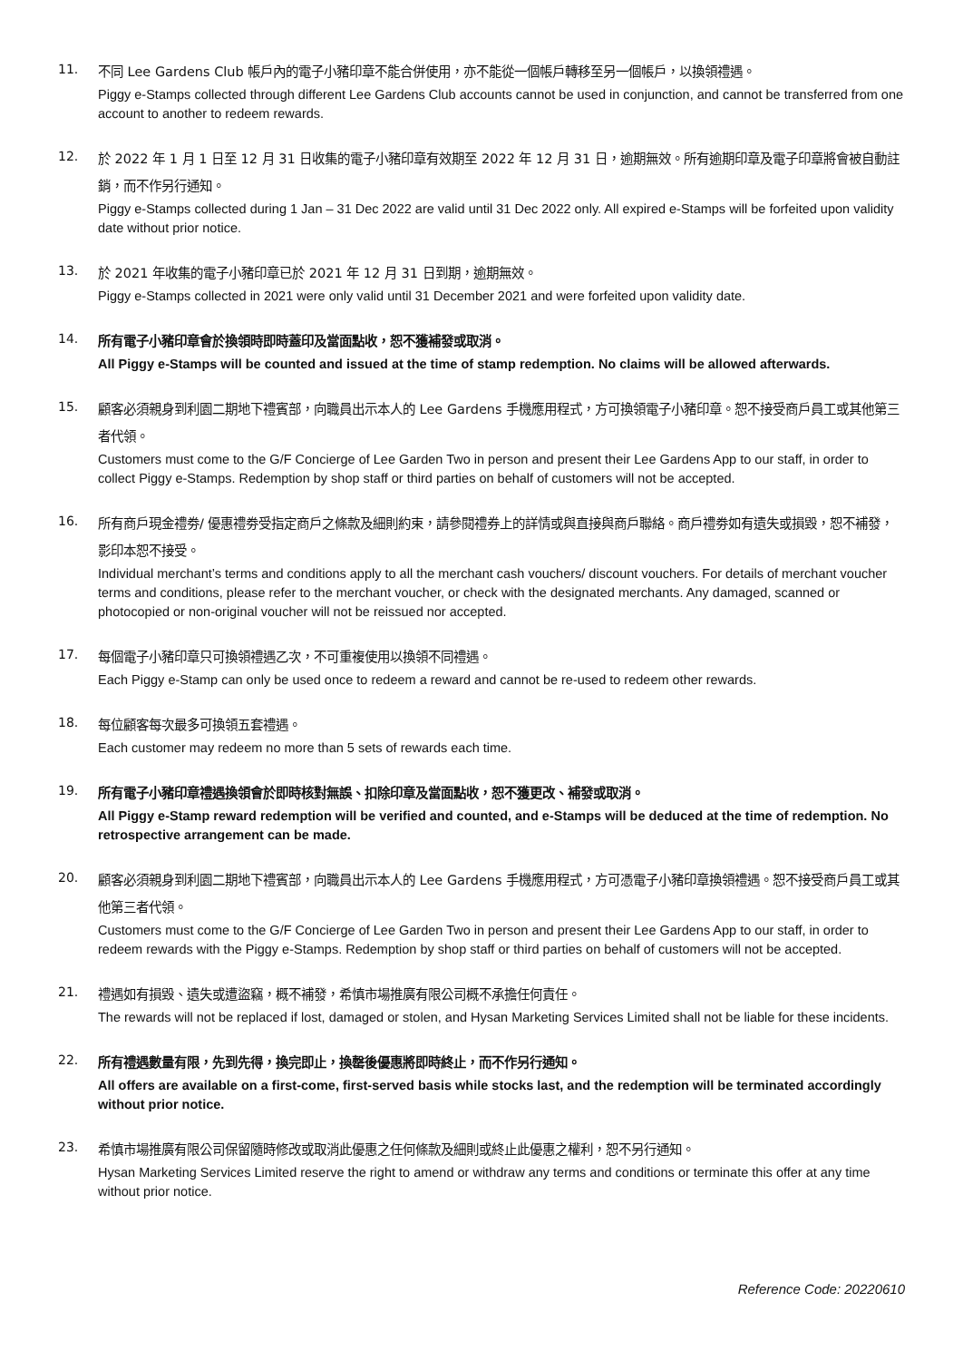11.
不同 Lee Gardens Club 帳戶內的電子小豬印章不能合併使用，亦不能從一個帳戶轉移至另一個帳戶，以換領禮遇。
Piggy e-Stamps collected through different Lee Gardens Club accounts cannot be used in conjunction, and cannot be transferred from one account to another to redeem rewards.
12.
於 2022 年 1 月 1 日至 12 月 31 日收集的電子小豬印章有效期至 2022 年 12 月 31 日，逾期無效。所有逾期印章及電子印章將會被自動註銷，而不作另行通知。
Piggy e-Stamps collected during 1 Jan – 31 Dec 2022 are valid until 31 Dec 2022 only. All expired e-Stamps will be forfeited upon validity date without prior notice.
13.
於 2021 年收集的電子小豬印章已於 2021 年 12 月 31 日到期，逾期無效。
Piggy e-Stamps collected in 2021 were only valid until 31 December 2021 and were forfeited upon validity date.
14.
所有電子小豬印章會於換領時即時蓋印及當面點收，恕不獲補發或取消。
All Piggy e-Stamps will be counted and issued at the time of stamp redemption. No claims will be allowed afterwards.
15.
顧客必須親身到利園二期地下禮賓部，向職員出示本人的 Lee Gardens 手機應用程式，方可換領電子小豬印章。恕不接受商戶員工或其他第三者代領。
Customers must come to the G/F Concierge of Lee Garden Two in person and present their Lee Gardens App to our staff, in order to collect Piggy e-Stamps. Redemption by shop staff or third parties on behalf of customers will not be accepted.
16.
所有商戶現金禮劵/ 優惠禮劵受指定商戶之條款及細則約束，請參閱禮券上的詳情或與直接與商戶聯絡。商戶禮劵如有遺失或損毀，恕不補發，影印本恕不接受。
Individual merchant’s terms and conditions apply to all the merchant cash vouchers/ discount vouchers. For details of merchant voucher terms and conditions, please refer to the merchant voucher, or check with the designated merchants. Any damaged, scanned or photocopied or non-original voucher will not be reissued nor accepted.
17.
每個電子小豬印章只可換領禮遇乙次，不可重複使用以換領不同禮遇。
Each Piggy e-Stamp can only be used once to redeem a reward and cannot be re-used to redeem other rewards.
18.
每位顧客每次最多可換領五套禮遇。
Each customer may redeem no more than 5 sets of rewards each time.
19.
所有電子小豬印章禮遇換領會於即時核對無誤、扣除印章及當面點收，恕不獲更改、補發或取消。
All Piggy e-Stamp reward redemption will be verified and counted, and e-Stamps will be deduced at the time of redemption. No retrospective arrangement can be made.
20.
顧客必須親身到利園二期地下禮賓部，向職員出示本人的 Lee Gardens 手機應用程式，方可憑電子小豬印章換領禮遇。恕不接受商戶員工或其他第三者代領。
Customers must come to the G/F Concierge of Lee Garden Two in person and present their Lee Gardens App to our staff, in order to redeem rewards with the Piggy e-Stamps. Redemption by shop staff or third parties on behalf of customers will not be accepted.
21.
禮遇如有損毀、遺失或遭盜竊，概不補發，希慎市場推廣有限公司概不承擔任何責任。
The rewards will not be replaced if lost, damaged or stolen, and Hysan Marketing Services Limited shall not be liable for these incidents.
22.
所有禮遇數量有限，先到先得，換完即止，換罄後優惠將即時終止，而不作另行通知。
All offers are available on a first-come, first-served basis while stocks last, and the redemption will be terminated accordingly without prior notice.
23.
希慎市場推廣有限公司保留隨時修改或取消此優惠之任何條款及細則或終止此優惠之權利，恕不另行通知。
Hysan Marketing Services Limited reserve the right to amend or withdraw any terms and conditions or terminate this offer at any time without prior notice.
Reference Code: 20220610